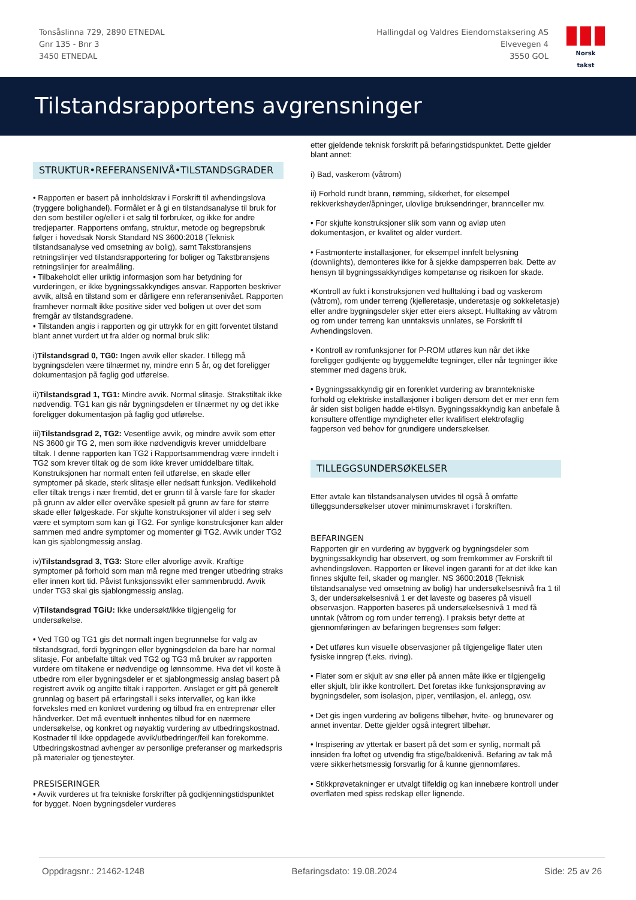Tonsåslinna 729, 2890 ETNEDAL
Gnr 135 - Bnr 3
3450 ETNEDAL
Hallingdal og Valdres Eiendomstaksering AS
Elvevegen 4
3550 GOL
Norsk takst
Tilstandsrapportens avgrensninger
STRUKTUR•REFERANSENIVÅ•TILSTANDSGRADER
• Rapporten er basert på innholdskrav i Forskrift til avhendingslova (tryggere bolighandel). Formålet er å gi en tilstandsanalyse til bruk for den som bestiller og/eller i et salg til forbruker, og ikke for andre tredjeparter. Rapportens omfang, struktur, metode og begrepsbruk følger i hovedsak Norsk Standard NS 3600:2018 (Teknisk tilstandsanalyse ved omsetning av bolig), samt Takstbransjens retningslinjer ved tilstandsrapportering for boliger og Takstbransjens retningslinjer for arealmåling.
• Tilbakeholdt eller uriktig informasjon som har betydning for vurderingen, er ikke bygningssakkyndiges ansvar. Rapporten beskriver avvik, altså en tilstand som er dårligere enn referansenivået. Rapporten framhever normalt ikke positive sider ved boligen ut over det som fremgår av tilstandsgradene.
• Tilstanden angis i rapporten og gir uttrykk for en gitt forventet tilstand blant annet vurdert ut fra alder og normal bruk slik:
i)Tilstandsgrad 0, TG0: Ingen avvik eller skader. I tillegg må bygningsdelen være tilnærmet ny, mindre enn 5 år, og det foreligger dokumentasjon på faglig god utførelse.
ii)Tilstandsgrad 1, TG1: Mindre avvik. Normal slitasje. Strakstiltak ikke nødvendig. TG1 kan gis når bygningsdelen er tilnærmet ny og det ikke foreligger dokumentasjon på faglig god utførelse.
iii)Tilstandsgrad 2, TG2: Vesentlige avvik, og mindre avvik som etter NS 3600 gir TG 2, men som ikke nødvendigvis krever umiddelbare tiltak. I denne rapporten kan TG2 i Rapportsammendrag være inndelt i TG2 som krever tiltak og de som ikke krever umiddelbare tiltak.
Konstruksjonen har normalt enten feil utførelse, en skade eller symptomer på skade, sterk slitasje eller nedsatt funksjon. Vedlikehold eller tiltak trengs i nær fremtid, det er grunn til å varsle fare for skader på grunn av alder eller overvåke spesielt på grunn av fare for større skade eller følgeskade. For skjulte konstruksjoner vil alder i seg selv være et symptom som kan gi TG2. For synlige konstruksjoner kan alder sammen med andre symptomer og momenter gi TG2. Avvik under TG2 kan gis sjablongmessig anslag.
iv)Tilstandsgrad 3, TG3: Store eller alvorlige avvik. Kraftige symptomer på forhold som man må regne med trenger utbedring straks eller innen kort tid. Påvist funksjonssvikt eller sammenbrudd. Avvik under TG3 skal gis sjablongmessig anslag.
v)Tilstandsgrad TGiU: Ikke undersøkt/ikke tilgjengelig for undersøkelse.
• Ved TG0 og TG1 gis det normalt ingen begrunnelse for valg av tilstandsgrad, fordi bygningen eller bygningsdelen da bare har normal slitasje. For anbefalte tiltak ved TG2 og TG3 må bruker av rapporten vurdere om tiltakene er nødvendige og lønnsomme. Hva det vil koste å utbedre rom eller bygningsdeler er et sjablongmessig anslag basert på registrert avvik og angitte tiltak i rapporten. Anslaget er gitt på generelt grunnlag og basert på erfaringstall i seks intervaller, og kan ikke forveksles med en konkret vurdering og tilbud fra en entreprenør eller håndverker. Det må eventuelt innhentes tilbud for en nærmere undersøkelse, og konkret og nøyaktig vurdering av utbedringskostnad. Kostnader til ikke oppdagede avvik/utbedringer/feil kan forekomme. Utbedringskostnad avhenger av personlige preferanser og markedspris på materialer og tjenesteyter.
PRESISERINGER
• Avvik vurderes ut fra tekniske forskrifter på godkjenningstidspunktet for bygget. Noen bygningsdeler vurderes
etter gjeldende teknisk forskrift på befaringstidspunktet. Dette gjelder blant annet:
i) Bad, vaskerom (våtrom)
ii) Forhold rundt brann, rømming, sikkerhet, for eksempel rekkverkshøyder/åpninger, ulovlige bruksendringer, brannceller mv.
• For skjulte konstruksjoner slik som vann og avløp uten dokumentasjon, er kvalitet og alder vurdert.
• Fastmonterte installasjoner, for eksempel innfelt belysning (downlights), demonteres ikke for å sjekke dampsperren bak. Dette av hensyn til bygningssakkyndiges kompetanse og risikoen for skade.
•Kontroll av fukt i konstruksjonen ved hulltaking i bad og vaskerom (våtrom), rom under terreng (kjelleretasje, underetasje og sokkeletasje) eller andre bygningsdeler skjer etter eiers aksept. Hulltaking av våtrom og rom under terreng kan unntaksvis unnlates, se Forskrift til Avhendingsloven.
• Kontroll av romfunksjoner for P-ROM utføres kun når det ikke foreligger godkjente og byggemeldte tegninger, eller når tegninger ikke stemmer med dagens bruk.
• Bygningssakkyndig gir en forenklet vurdering av branntekniske forhold og elektriske installasjoner i boligen dersom det er mer enn fem år siden sist boligen hadde el-tilsyn. Bygningssakkyndig kan anbefale å konsultere offentlige myndigheter eller kvalifisert elektrofaglig fagperson ved behov for grundigere undersøkelser.
TILLEGGSUNDERSØKELSER
Etter avtale kan tilstandsanalysen utvides til også å omfatte tilleggsundersøkelser utover minimumskravet i forskriften.
BEFARINGEN
Rapporten gir en vurdering av byggverk og bygningsdeler som bygningssakkyndig har observert, og som fremkommer av Forskrift til avhendingsloven. Rapporten er likevel ingen garanti for at det ikke kan finnes skjulte feil, skader og mangler. NS 3600:2018 (Teknisk tilstandsanalyse ved omsetning av bolig) har undersøkelsesnivå fra 1 til 3, der undersøkelsesnivå 1 er det laveste og baseres på visuell observasjon. Rapporten baseres på undersøkelsesnivå 1 med få unntak (våtrom og rom under terreng). I praksis betyr dette at gjennomføringen av befaringen begrenses som følger:
• Det utføres kun visuelle observasjoner på tilgjengelige flater uten fysiske inngrep (f.eks. riving).
• Flater som er skjult av snø eller på annen måte ikke er tilgjengelig eller skjult, blir ikke kontrollert. Det foretas ikke funksjonsprøving av bygningsdeler, som isolasjon, piper, ventilasjon, el. anlegg, osv.
• Det gis ingen vurdering av boligens tilbehør, hvite- og brunevarer og annet inventar. Dette gjelder også integrert tilbehør.
• Inspisering av yttertak er basert på det som er synlig, normalt på innsiden fra loftet og utvendig fra stige/bakkenivå. Befaring av tak må være sikkerhetsmessig forsvarlig for å kunne gjennomføres.
• Stikkprøvetakninger er utvalgt tilfeldig og kan innebære kontroll under overflaten med spiss redskap eller lignende.
Oppdragsnr.: 21462-1248 Befaringsdato: 19.08.2024 Side: 25 av 26